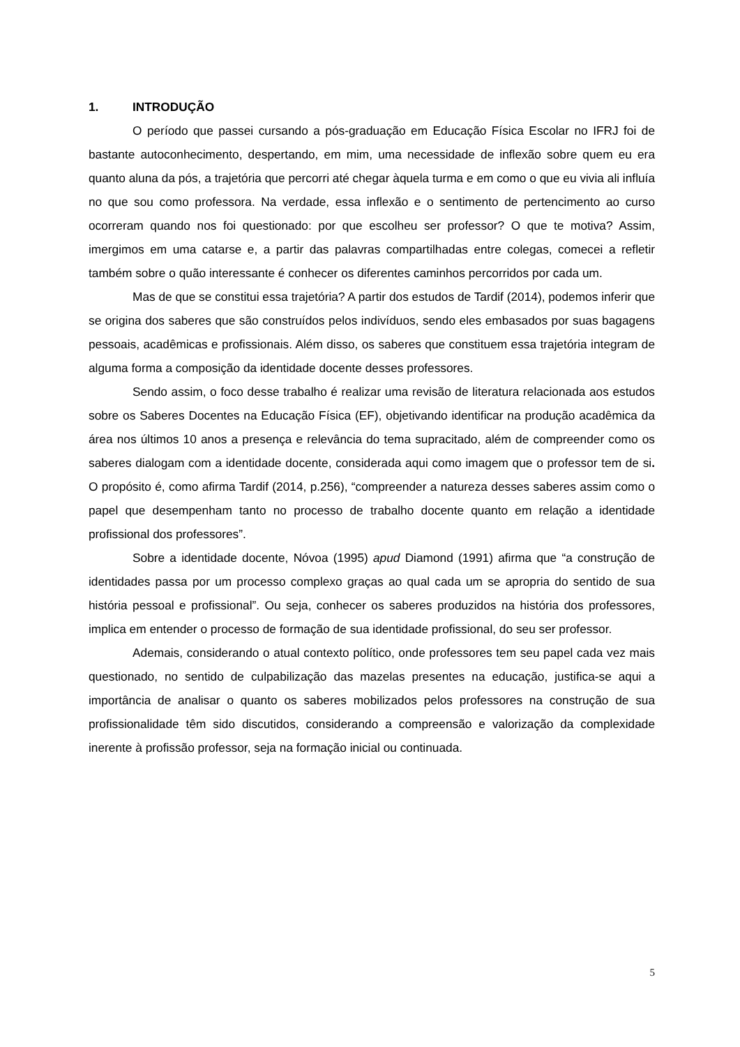1. INTRODUÇÃO
O período que passei cursando a pós-graduação em Educação Física Escolar no IFRJ foi de bastante autoconhecimento, despertando, em mim, uma necessidade de inflexão sobre quem eu era quanto aluna da pós, a trajetória que percorri até chegar àquela turma e em como o que eu vivia ali influía no que sou como professora. Na verdade, essa inflexão e o sentimento de pertencimento ao curso ocorreram quando nos foi questionado: por que escolheu ser professor? O que te motiva? Assim, imergimos em uma catarse e, a partir das palavras compartilhadas entre colegas, comecei a refletir também sobre o quão interessante é conhecer os diferentes caminhos percorridos por cada um.
Mas de que se constitui essa trajetória? A partir dos estudos de Tardif (2014), podemos inferir que se origina dos saberes que são construídos pelos indivíduos, sendo eles embasados por suas bagagens pessoais, acadêmicas e profissionais. Além disso, os saberes que constituem essa trajetória integram de alguma forma a composição da identidade docente desses professores.
Sendo assim, o foco desse trabalho é realizar uma revisão de literatura relacionada aos estudos sobre os Saberes Docentes na Educação Física (EF), objetivando identificar na produção acadêmica da área nos últimos 10 anos a presença e relevância do tema supracitado, além de compreender como os saberes dialogam com a identidade docente, considerada aqui como imagem que o professor tem de si. O propósito é, como afirma Tardif (2014, p.256), “compreender a natureza desses saberes assim como o papel que desempenham tanto no processo de trabalho docente quanto em relação a identidade profissional dos professores”.
Sobre a identidade docente, Nóvoa (1995) apud Diamond (1991) afirma que “a construção de identidades passa por um processo complexo graças ao qual cada um se apropria do sentido de sua história pessoal e profissional”. Ou seja, conhecer os saberes produzidos na história dos professores, implica em entender o processo de formação de sua identidade profissional, do seu ser professor.
Ademais, considerando o atual contexto político, onde professores tem seu papel cada vez mais questionado, no sentido de culpabilização das mazelas presentes na educação, justifica-se aqui a importância de analisar o quanto os saberes mobilizados pelos professores na construção de sua profissionalidade têm sido discutidos, considerando a compreensão e valorização da complexidade inerente à profissão professor, seja na formação inicial ou continuada.
5